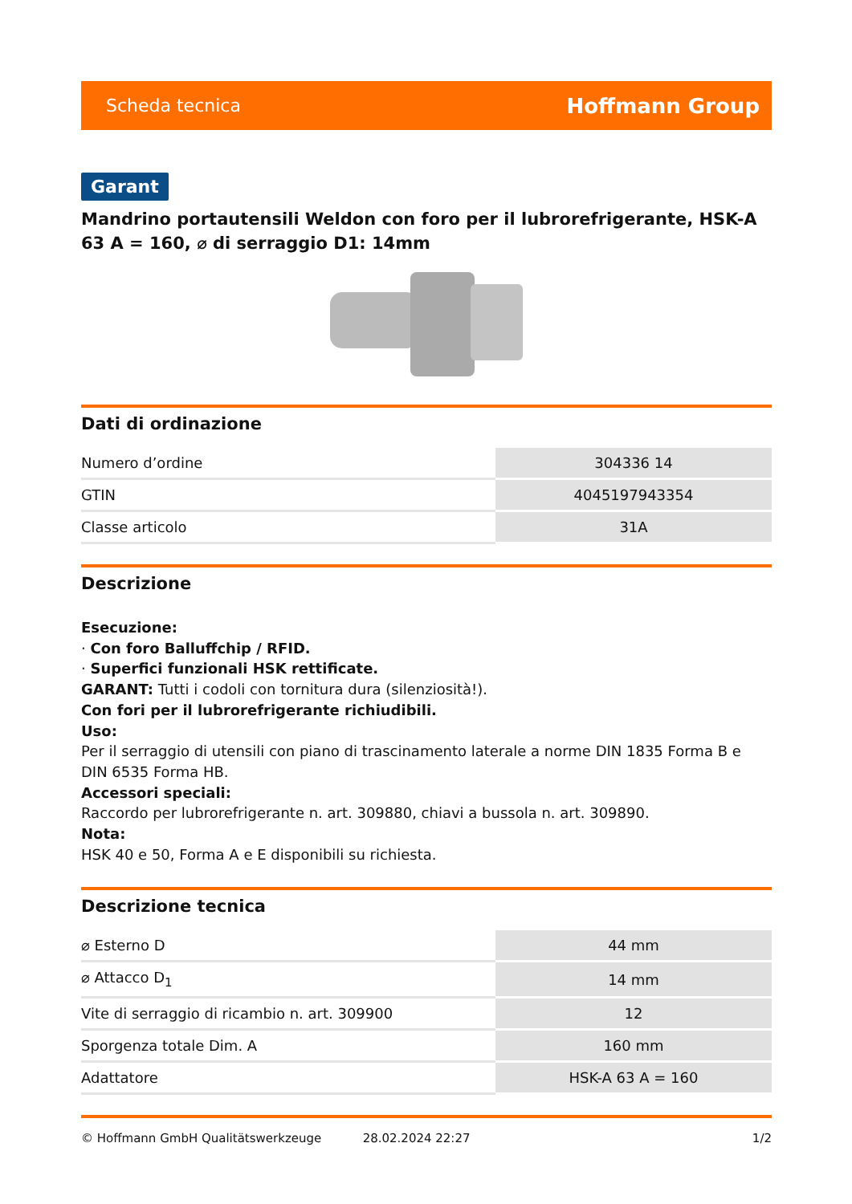Scheda tecnica Hoffmann Group
Garant
Mandrino portautensili Weldon con foro per il lubrorefrigerante, HSK-A 63 A = 160, ⌀ di serraggio D1: 14mm
Dati di ordinazione
| Numero d’ordine | 304336 14 |
| GTIN | 4045197943354 |
| Classe articolo | 31A |
Descrizione
Esecuzione:
· Con foro Balluffchip / RFID.
· Superfici funzionali HSK rettificate.
GARANT: Tutti i codoli con tornitura dura (silenziosità!).
Con fori per il lubrorefrigerante richiudibili.
Uso:
Per il serraggio di utensili con piano di trascinamento laterale a norme DIN 1835 Forma B e DIN 6535 Forma HB.
Accessori speciali:
Raccordo per lubrorefrigerante n. art. 309880, chiavi a bussola n. art. 309890.
Nota:
HSK 40 e 50, Forma A e E disponibili su richiesta.
Descrizione tecnica
| ⌀ Esterno D | 44 mm |
| ⌀ Attacco D<sub>1</sub> | 14 mm |
| Vite di serraggio di ricambio n. art. 309900 | 12 |
| Sporgenza totale Dim. A | 160 mm |
| Adattatore | HSK-A 63 A = 160 |
© Hoffmann GmbH Qualitätswerkzeuge 28.02.2024 22:27 1/2